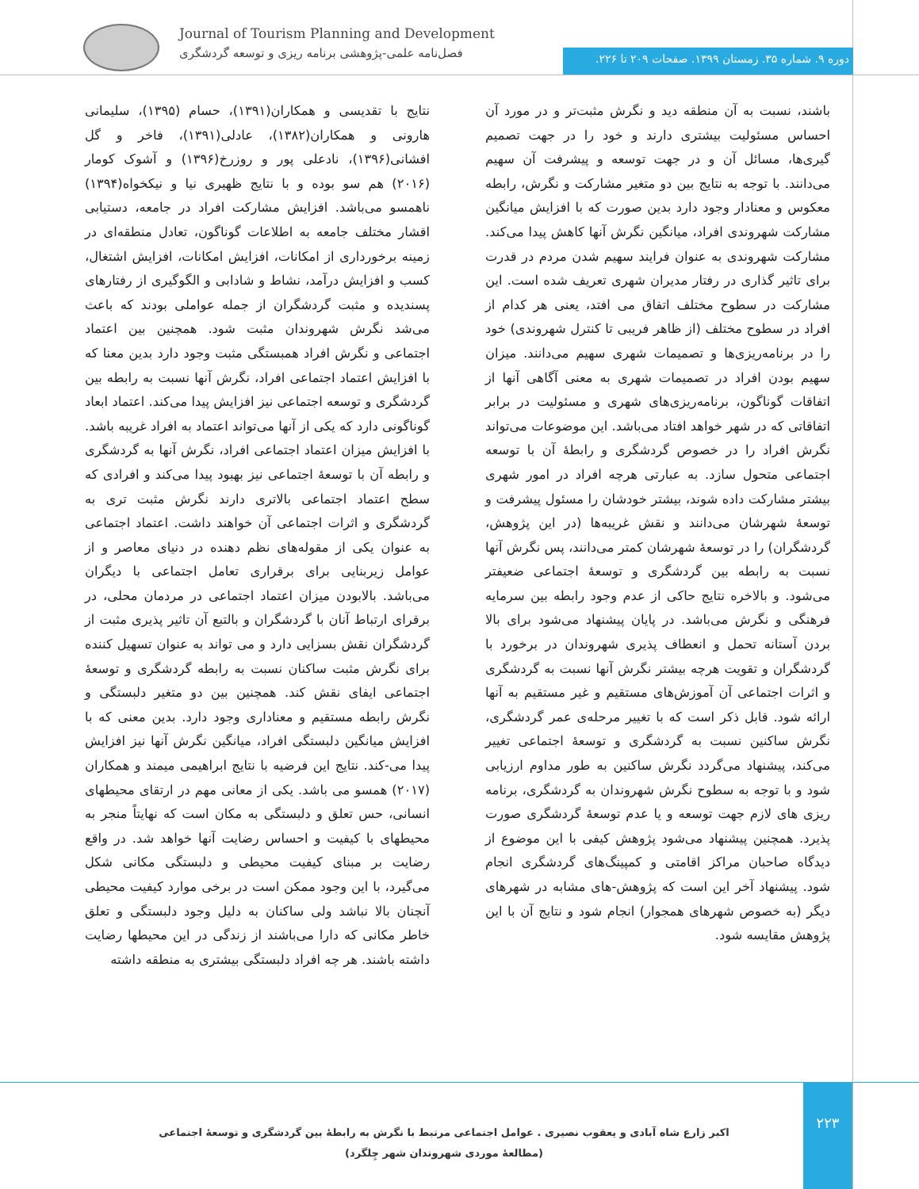Journal of Tourism Planning and Development
فصل‌نامه علمی-پژوهشی برنامه ریزی و توسعه گردشگری
دوره ۹. شماره ۳۵. زمستان ۱۳۹۹. صفحات ۲۰۹ تا ۲۲۶.
نتایج با تقدیسی و همکاران(۱۳۹۱)، حسام (۱۳۹۵)، سلیمانی هارونی و همکاران(۱۳۸۲)، عادلی(۱۳۹۱)، فاخر و گل افشانی(۱۳۹۶)، نادعلی پور و روزرخ(۱۳۹۶) و آشوک کومار (۲۰۱۶) هم سو بوده و با نتایج ظهیری نیا و نیکخواه(۱۳۹۴) ناهمسو می‌باشد. افزایش مشارکت افراد در جامعه، دستیابی اقشار مختلف جامعه به اطلاعات گوناگون، تعادل منطقه‌ای در زمینه برخورداری از امکانات، افزایش امکانات، افزایش اشتغال، کسب و افزایش درآمد، نشاط و شادابی و الگوگیری از رفتارهای پسندیده و مثبت گردشگران از جمله عواملی بودند که باعث می‌شد نگرش شهروندان مثبت شود. همچنین بین اعتماد اجتماعی و نگرش افراد همبستگی مثبت وجود دارد بدین معنا که با افزایش اعتماد اجتماعی افراد، نگرش آنها نسبت به رابطه بین گردشگری و توسعه اجتماعی نیز افزایش پیدا می‌کند. اعتماد ابعاد گوناگونی دارد که یکی از آنها می‌تواند اعتماد به افراد غریبه باشد. با افزایش میزان اعتماد اجتماعی افراد، نگرش آنها به گردشگری و رابطه آن با توسعهٔ اجتماعی نیز بهبود پیدا می‌کند و افرادی که سطح اعتماد اجتماعی بالاتری دارند نگرش مثبت تری به گردشگری و اثرات اجتماعی آن خواهند داشت. اعتماد اجتماعی به عنوان یکی از مقوله‌های نظم دهنده در دنیای معاصر و از عوامل زیربنایی برای برقراری تعامل اجتماعی با دیگران می‌باشد. بالابودن میزان اعتماد اجتماعی در مردمان محلی، در برقرای ارتباط آنان با گردشگران و بالتبع آن تاثیر پذیری مثبت از گردشگران نقش بسزایی دارد و می تواند به عنوان تسهیل کننده برای نگرش مثبت ساکنان نسبت به رابطه گردشگری و توسعهٔ اجتماعی ایفای نقش کند. همچنین بین دو متغیر دلبستگی و نگرش رابطه مستقیم و معناداری وجود دارد. بدین معنی که با افزایش میانگین دلبستگی افراد، میانگین نگرش آنها نیز افزایش پیدا می-کند. نتایج این فرضیه با نتایج ابراهیمی میمند و همکاران (۲۰۱۷) همسو می باشد. یکی از معانی مهم در ارتقای محیطهای انسانی، حس تعلق و دلبستگی به مکان است که نهایتاً منجر به محیطهای با کیفیت و احساس رضایت آنها خواهد شد. در واقع رضایت بر مبنای کیفیت محیطی و دلبستگی مکانی شکل می‌گیرد، با این وجود ممکن است در برخی موارد کیفیت محیطی آنچنان بالا نباشد ولی ساکنان به دلیل وجود دلبستگی و تعلق خاطر مکانی که دارا می‌باشند از زندگی در این محیطها رضایت داشته باشند. هر چه افراد دلبستگی بیشتری به منطقه داشته
باشند، نسبت به آن منطقه دید و نگرش مثبت‌تر و در مورد آن احساس مسئولیت بیشتری دارند و خود را در جهت تصمیم گیری‌ها، مسائل آن و در جهت توسعه و پیشرفت آن سهیم می‌دانند. با توجه به نتایج بین دو متغیر مشارکت و نگرش، رابطه معکوس و معنادار وجود دارد بدین صورت که با افزایش میانگین مشارکت شهروندی افراد، میانگین نگرش آنها کاهش پیدا می‌کند. مشارکت شهروندی به عنوان فرایند سهیم شدن مردم در قدرت برای تاثیر گذاری در رفتار مدیران شهری تعریف شده است. این مشارکت در سطوح مختلف اتفاق می افتد، یعنی هر کدام از افراد در سطوح مختلف (از ظاهر فریبی تا کنترل شهروندی) خود را در برنامه‌ریزی‌ها و تصمیمات شهری سهیم می‌دانند. میزان سهیم بودن افراد در تصمیمات شهری به معنی آگاهی آنها از اتفاقات گوناگون، برنامه‌ریزی‌های شهری و مسئولیت در برابر اتفاقاتی که در شهر خواهد افتاد می‌باشد. این موضوعات می‌تواند نگرش افراد را در خصوص گردشگری و رابطهٔ آن با توسعه اجتماعی متحول سازد. به عبارتی هرچه افراد در امور شهری بیشتر مشارکت داده شوند، بیشتر خودشان را مسئول پیشرفت و توسعهٔ شهرشان می‌دانند و نقش غریبه‌ها (در این پژوهش، گردشگران) را در توسعهٔ شهرشان کمتر می‌دانند، پس نگرش آنها نسبت به رابطه بین گردشگری و توسعهٔ اجتماعی ضعیفتر می‌شود. و بالاخره نتایج حاکی از عدم وجود رابطه بین سرمایه فرهنگی و نگرش می‌باشد. در پایان پیشنهاد می‌شود برای بالا بردن آستانه تحمل و انعطاف پذیری شهروندان در برخورد با گردشگران و تقویت هرچه بیشتر نگرش آنها نسبت به گردشگری و اثرات اجتماعی آن آموزش‌های مستقیم و غیر مستقیم به آنها ارائه شود. قابل ذکر است که با تغییر مرحله‌ی عمر گردشگری، نگرش ساکنین نسبت به گردشگری و توسعهٔ اجتماعی تغییر می‌کند، پیشنهاد می‌گردد نگرش ساکنین به طور مداوم ارزیابی شود و با توجه به سطوح نگرش شهروندان به گردشگری، برنامه ریزی های لازم جهت توسعه و یا عدم توسعهٔ گردشگری صورت پذیرد. همچنین پیشنهاد می‌شود پژوهش کیفی با این موضوع از دیدگاه صاحبان مراکز اقامتی و کمپینگ‌های گردشگری انجام شود. پیشنهاد آخر این است که پژوهش-های مشابه در شهرهای دیگر (به خصوص شهرهای همجوار) انجام شود و نتایج آن با این پژوهش مقایسه شود.
۲۲۳
اکبر زارع شاه آبادی و یعقوب نصیری . عوامل اجتماعی مرتبط با نگرش به رابطهٔ بین گردشگری و توسعهٔ اجتماعی (مطالعهٔ موردی شهروندان شهر چِلگرد)